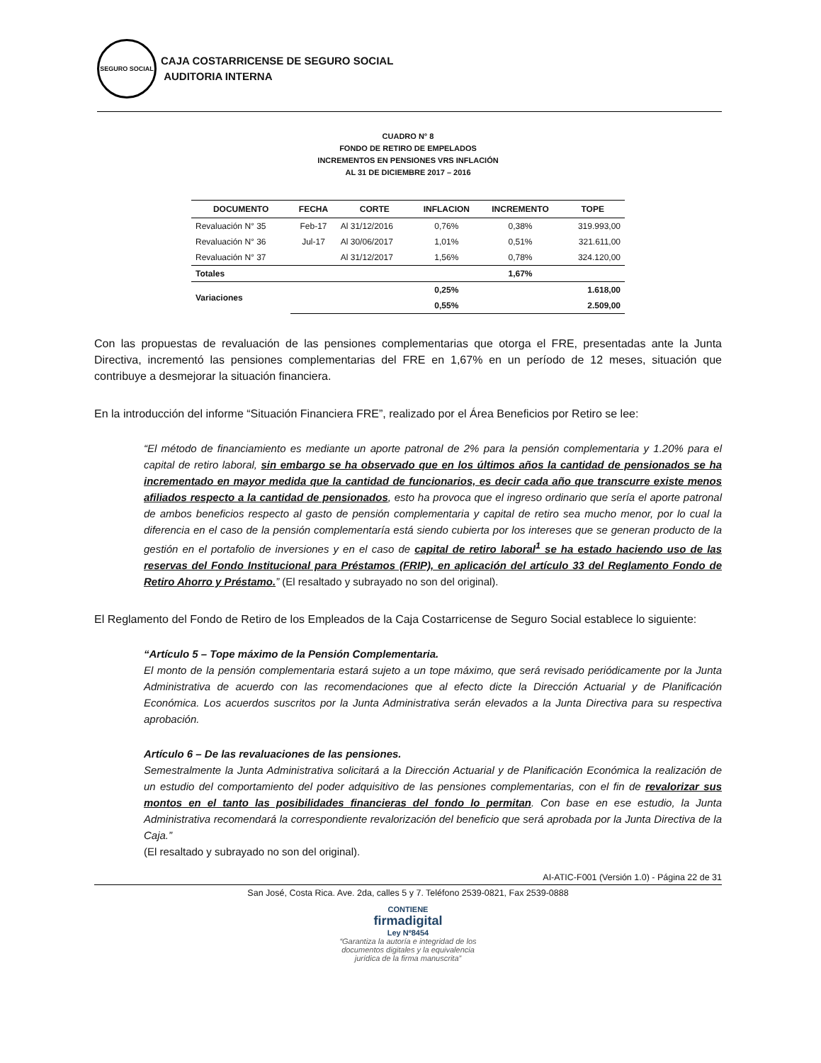SEGURO SOCIAL
CAJA COSTARRICENSE DE SEGURO SOCIAL
AUDITORIA INTERNA
CUADRO N° 8
FONDO DE RETIRO DE EMPELADOS
INCREMENTOS EN PENSIONES VRS INFLACIÓN
AL 31 DE DICIEMBRE 2017 – 2016
| DOCUMENTO | FECHA | CORTE | INFLACION | INCREMENTO | TOPE |
| --- | --- | --- | --- | --- | --- |
| Revaluación N° 35 | Feb-17 | Al 31/12/2016 | 0,76% | 0,38% | 319.993,00 |
| Revaluación N° 36 | Jul-17 | Al 30/06/2017 | 1,01% | 0,51% | 321.611,00 |
| Revaluación N° 37 | | Al 31/12/2017 | 1,56% | 0,78% | 324.120,00 |
| Totales | | | | 1,67% | |
| Variaciones | | | 0,25% | | 1.618,00 |
| | | | 0,55% | | 2.509,00 |
Con las propuestas de revaluación de las pensiones complementarias que otorga el FRE, presentadas ante la Junta Directiva, incrementó las pensiones complementarias del FRE en 1,67% en un período de 12 meses, situación que contribuye a desmejorar la situación financiera.
En la introducción del informe “Situación Financiera FRE”, realizado por el Área Beneficios por Retiro se lee:
“El método de financiamiento es mediante un aporte patronal de 2% para la pensión complementaria y 1.20% para el capital de retiro laboral, sin embargo se ha observado que en los últimos años la cantidad de pensionados se ha incrementado en mayor medida que la cantidad de funcionarios, es decir cada año que transcurre existe menos afiliados respecto a la cantidad de pensionados, esto ha provoca que el ingreso ordinario que sería el aporte patronal de ambos beneficios respecto al gasto de pensión complementaria y capital de retiro sea mucho menor, por lo cual la diferencia en el caso de la pensión complementaría está siendo cubierta por los intereses que se generan producto de la gestión en el portafolio de inversiones y en el caso de capital de retiro laboral<sup>1</sup> se ha estado haciendo uso de las reservas del Fondo Institucional para Préstamos (FRIP), en aplicación del artículo 33 del Reglamento Fondo de Retiro Ahorro y Préstamo.” (El resaltado y subrayado no son del original).
El Reglamento del Fondo de Retiro de los Empleados de la Caja Costarricense de Seguro Social establece lo siguiente:
“Artículo 5 – Tope máximo de la Pensión Complementaria.
El monto de la pensión complementaria estará sujeto a un tope máximo, que será revisado periódicamente por la Junta Administrativa de acuerdo con las recomendaciones que al efecto dicte la Dirección Actuarial y de Planificación Económica. Los acuerdos suscritos por la Junta Administrativa serán elevados a la Junta Directiva para su respectiva aprobación.
Artículo 6 – De las revaluaciones de las pensiones.
Semestralmente la Junta Administrativa solicitará a la Dirección Actuarial y de Planificación Económica la realización de un estudio del comportamiento del poder adquisitivo de las pensiones complementarias, con el fin de revalorizar sus montos en el tanto las posibilidades financieras del fondo lo permitan. Con base en ese estudio, la Junta Administrativa recomendará la correspondiente revalorización del beneficio que será aprobada por la Junta Directiva de la Caja.”
(El resaltado y subrayado no son del original).
AI-ATIC-F001 (Versión 1.0) - Página 22 de 31
San José, Costa Rica. Ave. 2da, calles 5 y 7. Teléfono 2539-0821, Fax 2539-0888
CONTIENE
firmadigital
Ley Nº8454
“Garantiza la autoría e integridad de los
documentos digitales y la equivalencia
jurídica de la firma manuscrita”